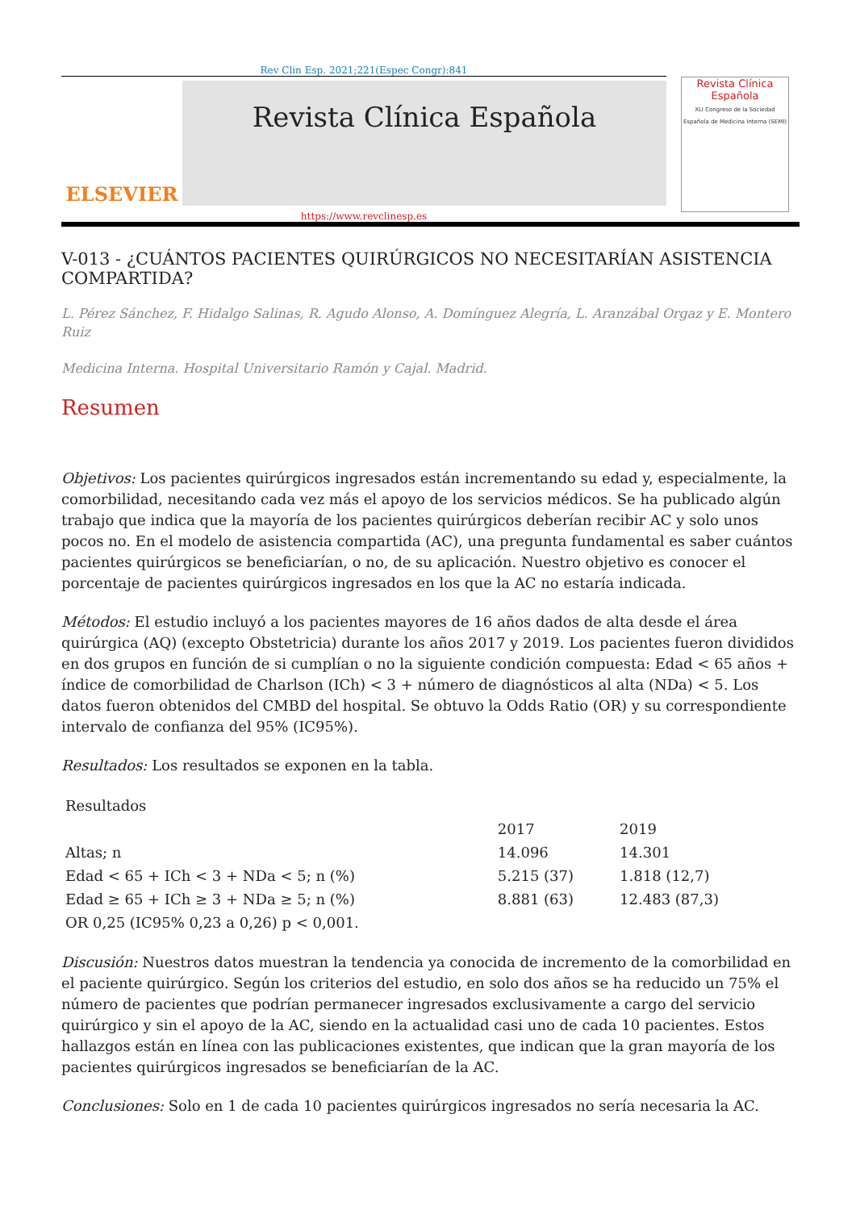Rev Clin Esp. 2021;221(Espec Congr):841
ELSEVIER
Revista Clínica Española
Revista Clínica
Española
XLI Congreso de la Sociedad Española de Medicina Interna (SEMI)
https://www.revclinesp.es
V-013 - ¿CUÁNTOS PACIENTES QUIRÚRGICOS NO NECESITARÍAN ASISTENCIA COMPARTIDA?
L. Pérez Sánchez, F. Hidalgo Salinas, R. Agudo Alonso, A. Domínguez Alegría, L. Aranzábal Orgaz y E. Montero Ruiz
Medicina Interna. Hospital Universitario Ramón y Cajal. Madrid.
Resumen
Objetivos: Los pacientes quirúrgicos ingresados están incrementando su edad y, especialmente, la comorbilidad, necesitando cada vez más el apoyo de los servicios médicos. Se ha publicado algún trabajo que indica que la mayoría de los pacientes quirúrgicos deberían recibir AC y solo unos pocos no. En el modelo de asistencia compartida (AC), una pregunta fundamental es saber cuántos pacientes quirúrgicos se beneficiarían, o no, de su aplicación. Nuestro objetivo es conocer el porcentaje de pacientes quirúrgicos ingresados en los que la AC no estaría indicada.
Métodos: El estudio incluyó a los pacientes mayores de 16 años dados de alta desde el área quirúrgica (AQ) (excepto Obstetricia) durante los años 2017 y 2019. Los pacientes fueron divididos en dos grupos en función de si cumplían o no la siguiente condición compuesta: Edad < 65 años + índice de comorbilidad de Charlson (ICh) < 3 + número de diagnósticos al alta (NDa) < 5. Los datos fueron obtenidos del CMBD del hospital. Se obtuvo la Odds Ratio (OR) y su correspondiente intervalo de confianza del 95% (IC95%).
Resultados: Los resultados se exponen en la tabla.
| Resultados | | |
| | 2017 | 2019 |
| Altas; n | 14.096 | 14.301 |
| Edad < 65 + ICh < 3 + NDa < 5; n (%) | 5.215 (37) | 1.818 (12,7) |
| Edad ≥ 65 + ICh ≥ 3 + NDa ≥ 5; n (%) | 8.881 (63) | 12.483 (87,3) |
| OR 0,25 (IC95% 0,23 a 0,26) p < 0,001. | | |
Discusión: Nuestros datos muestran la tendencia ya conocida de incremento de la comorbilidad en el paciente quirúrgico. Según los criterios del estudio, en solo dos años se ha reducido un 75% el número de pacientes que podrían permanecer ingresados exclusivamente a cargo del servicio quirúrgico y sin el apoyo de la AC, siendo en la actualidad casi uno de cada 10 pacientes. Estos hallazgos están en línea con las publicaciones existentes, que indican que la gran mayoría de los pacientes quirúrgicos ingresados se beneficiarían de la AC.
Conclusiones: Solo en 1 de cada 10 pacientes quirúrgicos ingresados no sería necesaria la AC.